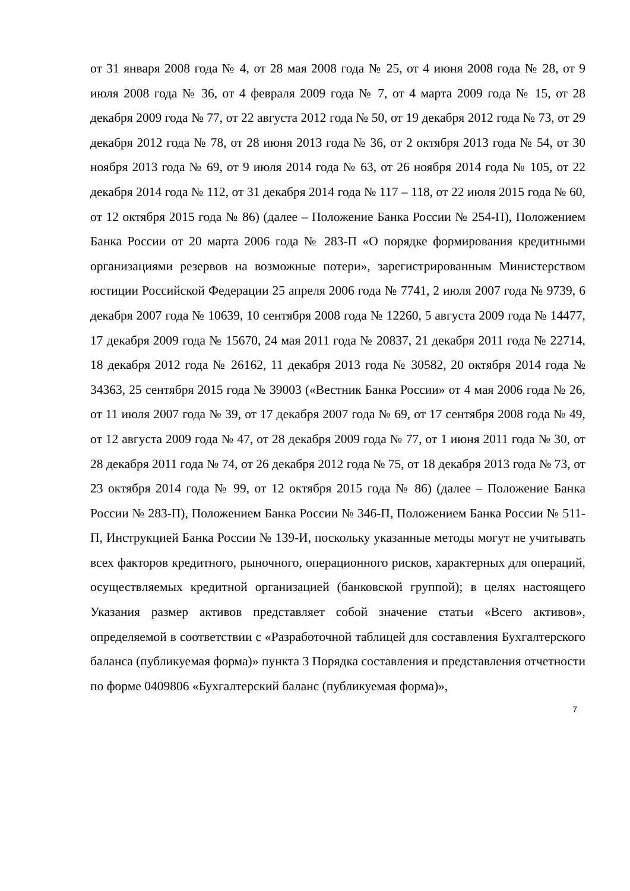от 31 января 2008 года № 4, от 28 мая 2008 года № 25, от 4 июня 2008 года № 28, от 9 июля 2008 года № 36, от 4 февраля 2009 года № 7, от 4 марта 2009 года № 15, от 28 декабря 2009 года № 77, от 22 августа 2012 года № 50, от 19 декабря 2012 года № 73, от 29 декабря 2012 года № 78, от 28 июня 2013 года № 36, от 2 октября 2013 года № 54, от 30 ноября 2013 года № 69, от 9 июля 2014 года № 63, от 26 ноября 2014 года № 105, от 22 декабря 2014 года № 112, от 31 декабря 2014 года № 117 – 118, от 22 июля 2015 года № 60, от 12 октября 2015 года № 86) (далее – Положение Банка России № 254-П), Положением Банка России от 20 марта 2006 года № 283-П «О порядке формирования кредитными организациями резервов на возможные потери», зарегистрированным Министерством юстиции Российской Федерации 25 апреля 2006 года № 7741, 2 июля 2007 года № 9739, 6 декабря 2007 года № 10639, 10 сентября 2008 года № 12260, 5 августа 2009 года № 14477, 17 декабря 2009 года № 15670, 24 мая 2011 года № 20837, 21 декабря 2011 года № 22714, 18 декабря 2012 года № 26162, 11 декабря 2013 года № 30582, 20 октября 2014 года № 34363, 25 сентября 2015 года № 39003 («Вестник Банка России» от 4 мая 2006 года № 26, от 11 июля 2007 года № 39, от 17 декабря 2007 года № 69, от 17 сентября 2008 года № 49, от 12 августа 2009 года № 47, от 28 декабря 2009 года № 77, от 1 июня 2011 года № 30, от 28 декабря 2011 года № 74, от 26 декабря 2012 года № 75, от 18 декабря 2013 года № 73, от 23 октября 2014 года № 99, от 12 октября 2015 года № 86) (далее – Положение Банка России № 283-П), Положением Банка России № 346-П, Положением Банка России № 511-П, Инструкцией Банка России № 139-И, поскольку указанные методы могут не учитывать всех факторов кредитного, рыночного, операционного рисков, характерных для операций, осуществляемых кредитной организацией (банковской группой); в целях настоящего Указания размер активов представляет собой значение статьи «Всего активов», определяемой в соответствии с «Разработочной таблицей для составления Бухгалтерского баланса (публикуемая форма)» пункта 3 Порядка составления и представления отчетности по форме 0409806 «Бухгалтерский баланс (публикуемая форма)»,
7